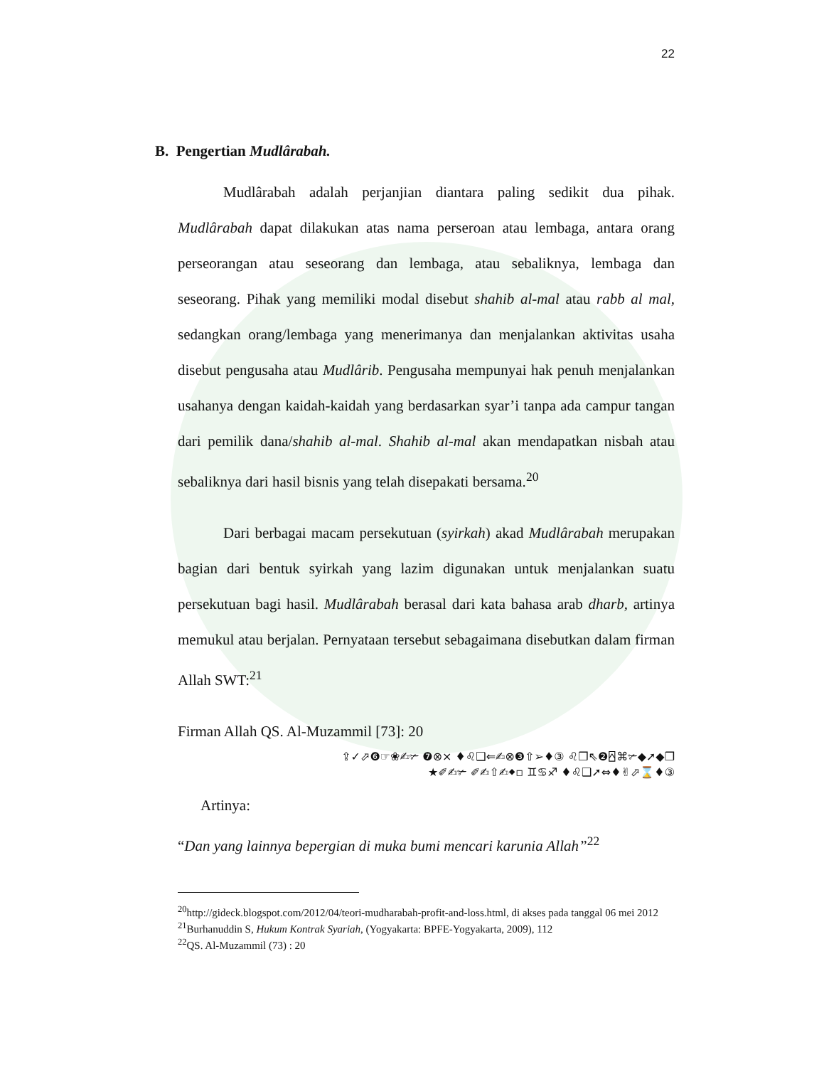22
B. Pengertian Mudlârabah.
Mudlârabah adalah perjanjian diantara paling sedikit dua pihak. Mudlârabah dapat dilakukan atas nama perseroan atau lembaga, antara orang perseorangan atau seseorang dan lembaga, atau sebaliknya, lembaga dan seseorang. Pihak yang memiliki modal disebut shahib al-mal atau rabb al mal, sedangkan orang/lembaga yang menerimanya dan menjalankan aktivitas usaha disebut pengusaha atau Mudlârib. Pengusaha mempunyai hak penuh menjalankan usahanya dengan kaidah-kaidah yang berdasarkan syar’i tanpa ada campur tangan dari pemilik dana/shahib al-mal. Shahib al-mal akan mendapatkan nisbah atau sebaliknya dari hasil bisnis yang telah disepakati bersama.<sup>20</sup>
Dari berbagai macam persekutuan (syirkah) akad Mudlârabah merupakan bagian dari bentuk syirkah yang lazim digunakan untuk menjalankan suatu persekutuan bagi hasil. Mudlârabah berasal dari kata bahasa arab dharb, artinya memukul atau berjalan. Pernyataan tersebut sebagaimana disebutkan dalam firman Allah SWT:<sup>21</sup>
Firman Allah QS. Al-Muzammil [73]: 20
⇪✓⬀❻☞❀✍✃ ❼⊗× ♦♌❑⇐✍⊗❸⇧➢♦③ ♌❒⇖❷⍓⌘✃◆➚◆❒
★✐✍✃ ✐✍⇧✍⬥▫ ♊♋♐ ♦♌❑➚⇔♦✌⬀⌛♦③
Artinya:
“Dan yang lainnya bepergian di muka bumi mencari karunia Allah”<sup>22</sup>
<sup>20</sup> http://gideck.blogspot.com/2012/04/teori-mudharabah-profit-and-loss.html, di akses pada tanggal 06 mei 2012
<sup>21</sup> Burhanuddin S, Hukum Kontrak Syariah, (Yogyakarta: BPFE-Yogyakarta, 2009), 112
<sup>22</sup> QS. Al-Muzammil (73) : 20